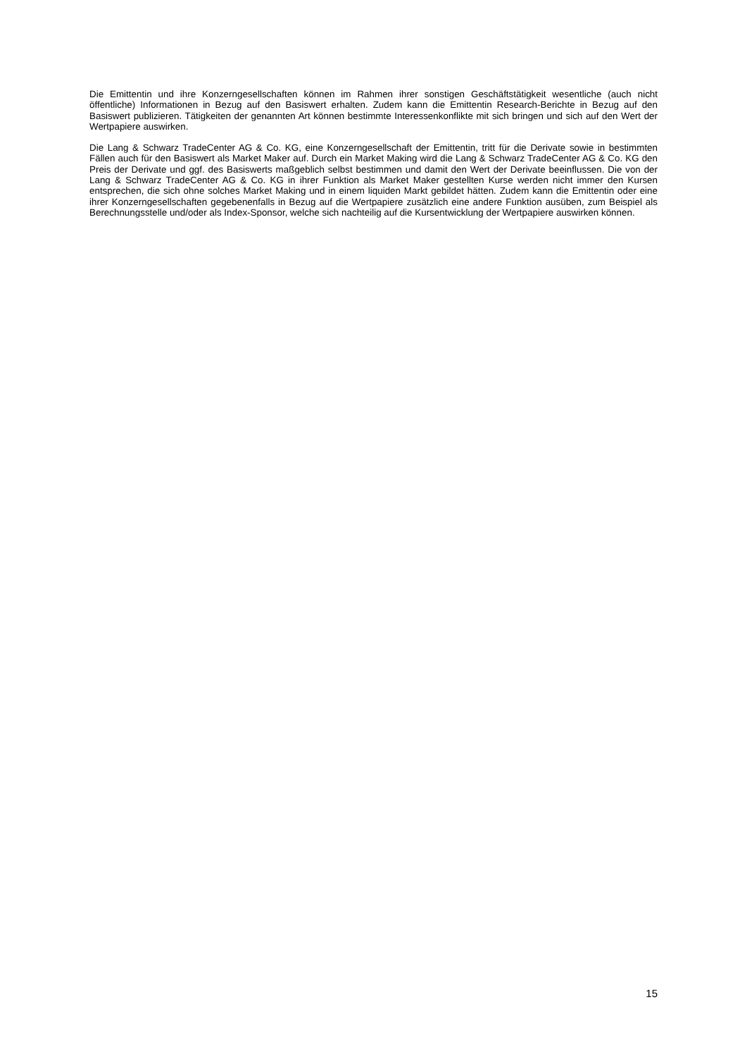Die Emittentin und ihre Konzerngesellschaften können im Rahmen ihrer sonstigen Geschäftstätigkeit wesentliche (auch nicht öffentliche) Informationen in Bezug auf den Basiswert erhalten. Zudem kann die Emittentin Research-Berichte in Bezug auf den Basiswert publizieren. Tätigkeiten der genannten Art können bestimmte Interessenkonflikte mit sich bringen und sich auf den Wert der Wertpapiere auswirken.
Die Lang & Schwarz TradeCenter AG & Co. KG, eine Konzerngesellschaft der Emittentin, tritt für die Derivate sowie in bestimmten Fällen auch für den Basiswert als Market Maker auf. Durch ein Market Making wird die Lang & Schwarz TradeCenter AG & Co. KG den Preis der Derivate und ggf. des Basiswerts maßgeblich selbst bestimmen und damit den Wert der Derivate beeinflussen. Die von der Lang & Schwarz TradeCenter AG & Co. KG in ihrer Funktion als Market Maker gestellten Kurse werden nicht immer den Kursen entsprechen, die sich ohne solches Market Making und in einem liquiden Markt gebildet hätten. Zudem kann die Emittentin oder eine ihrer Konzerngesellschaften gegebenenfalls in Bezug auf die Wertpapiere zusätzlich eine andere Funktion ausüben, zum Beispiel als Berechnungsstelle und/oder als Index-Sponsor, welche sich nachteilig auf die Kursentwicklung der Wertpapiere auswirken können.
15